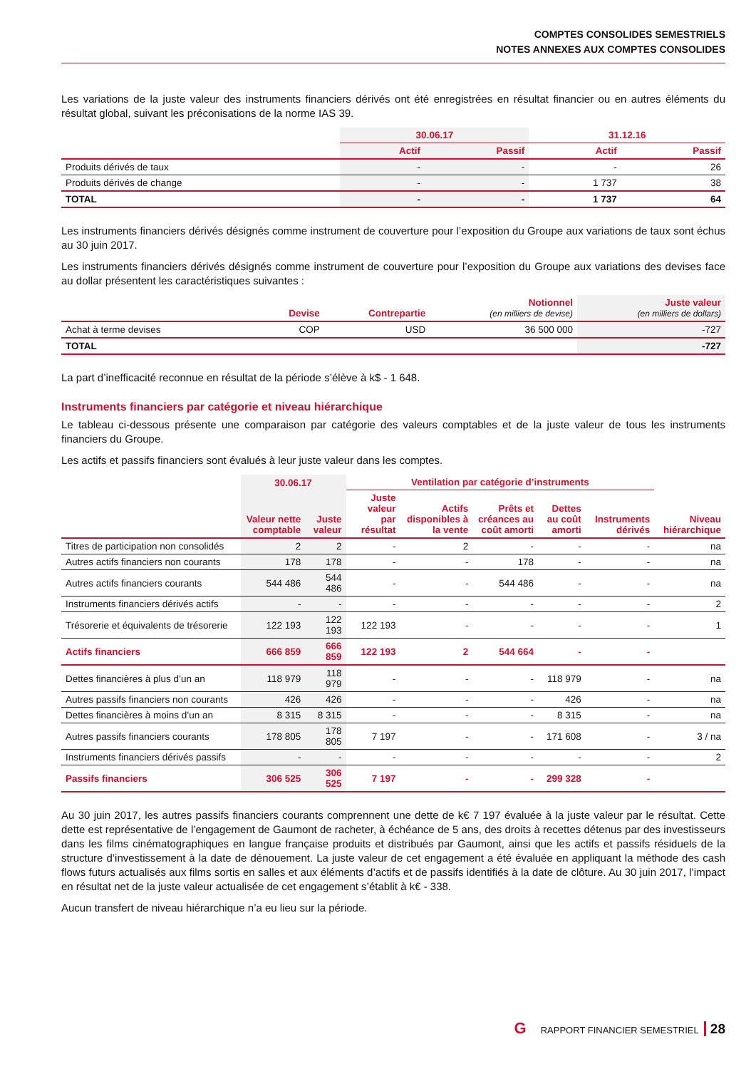COMPTES CONSOLIDES SEMESTRIELS
NOTES ANNEXES AUX COMPTES CONSOLIDES
Les variations de la juste valeur des instruments financiers dérivés ont été enregistrées en résultat financier ou en autres éléments du résultat global, suivant les préconisations de la norme IAS 39.
| | 30.06.17 | | 31.12.16 | |
| --- | --- | --- | --- | --- |
| | Actif | Passif | Actif | Passif |
| Produits dérivés de taux | - | - | - | 26 |
| Produits dérivés de change | - | - | 1 737 | 38 |
| TOTAL | - | - | 1 737 | 64 |
Les instruments financiers dérivés désignés comme instrument de couverture pour l’exposition du Groupe aux variations de taux sont échus au 30 juin 2017.
Les instruments financiers dérivés désignés comme instrument de couverture pour l’exposition du Groupe aux variations des devises face au dollar présentent les caractéristiques suivantes :
| | Devise | Contrepartie | Notionnel (en milliers de devise) | Juste valeur (en milliers de dollars) |
| --- | --- | --- | --- | --- |
| Achat à terme devises | COP | USD | 36 500 000 | -727 |
| TOTAL | | | | -727 |
La part d’inefficacité reconnue en résultat de la période s’élève à k$ - 1 648.
Instruments financiers par catégorie et niveau hiérarchique
Le tableau ci-dessous présente une comparaison par catégorie des valeurs comptables et de la juste valeur de tous les instruments financiers du Groupe.
Les actifs et passifs financiers sont évalués à leur juste valeur dans les comptes.
| | 30.06.17 | | Ventilation par catégorie d’instruments | | | | | |
| --- | --- | --- | --- | --- | --- | --- | --- | --- |
| | Valeur nette comptable | Juste valeur | Juste valeur par résultat | Actifs disponibles à la vente | Prêts et créances au coût amorti | Dettes au coût amorti | Instruments dérivés | Niveau hiérarchique |
| Titres de participation non consolidés | 2 | 2 | - | 2 | - | - | - | na |
| Autres actifs financiers non courants | 178 | 178 | - | - | 178 | - | - | na |
| Autres actifs financiers courants | 544 486 | 544 486 | - | - | 544 486 | - | - | na |
| Instruments financiers dérivés actifs | - | - | - | - | - | - | - | 2 |
| Trésorerie et équivalents de trésorerie | 122 193 | 122 193 | 122 193 | - | - | - | - | 1 |
| Actifs financiers | 666 859 | 666 859 | 122 193 | 2 | 544 664 | - | - | |
| Dettes financières à plus d’un an | 118 979 | 118 979 | - | - | - | 118 979 | - | na |
| Autres passifs financiers non courants | 426 | 426 | - | - | - | 426 | - | na |
| Dettes financières à moins d’un an | 8 315 | 8 315 | - | - | - | 8 315 | - | na |
| Autres passifs financiers courants | 178 805 | 178 805 | 7 197 | - | - | 171 608 | - | 3 / na |
| Instruments financiers dérivés passifs | - | - | - | - | - | - | - | 2 |
| Passifs financiers | 306 525 | 306 525 | 7 197 | - | - | 299 328 | - | |
Au 30 juin 2017, les autres passifs financiers courants comprennent une dette de k€ 7 197 évaluée à la juste valeur par le résultat. Cette dette est représentative de l’engagement de Gaumont de racheter, à échéance de 5 ans, des droits à recettes détenus par des investisseurs dans les films cinématographiques en langue française produits et distribués par Gaumont, ainsi que les actifs et passifs résiduels de la structure d’investissement à la date de dénouement. La juste valeur de cet engagement a été évaluée en appliquant la méthode des cash flows futurs actualisés aux films sortis en salles et aux éléments d’actifs et de passifs identifiés à la date de clôture. Au 30 juin 2017, l’impact en résultat net de la juste valeur actualisée de cet engagement s’établit à k€ - 338.
Aucun transfert de niveau hiérarchique n’a eu lieu sur la période.
G RAPPORT FINANCIER SEMESTRIEL 28